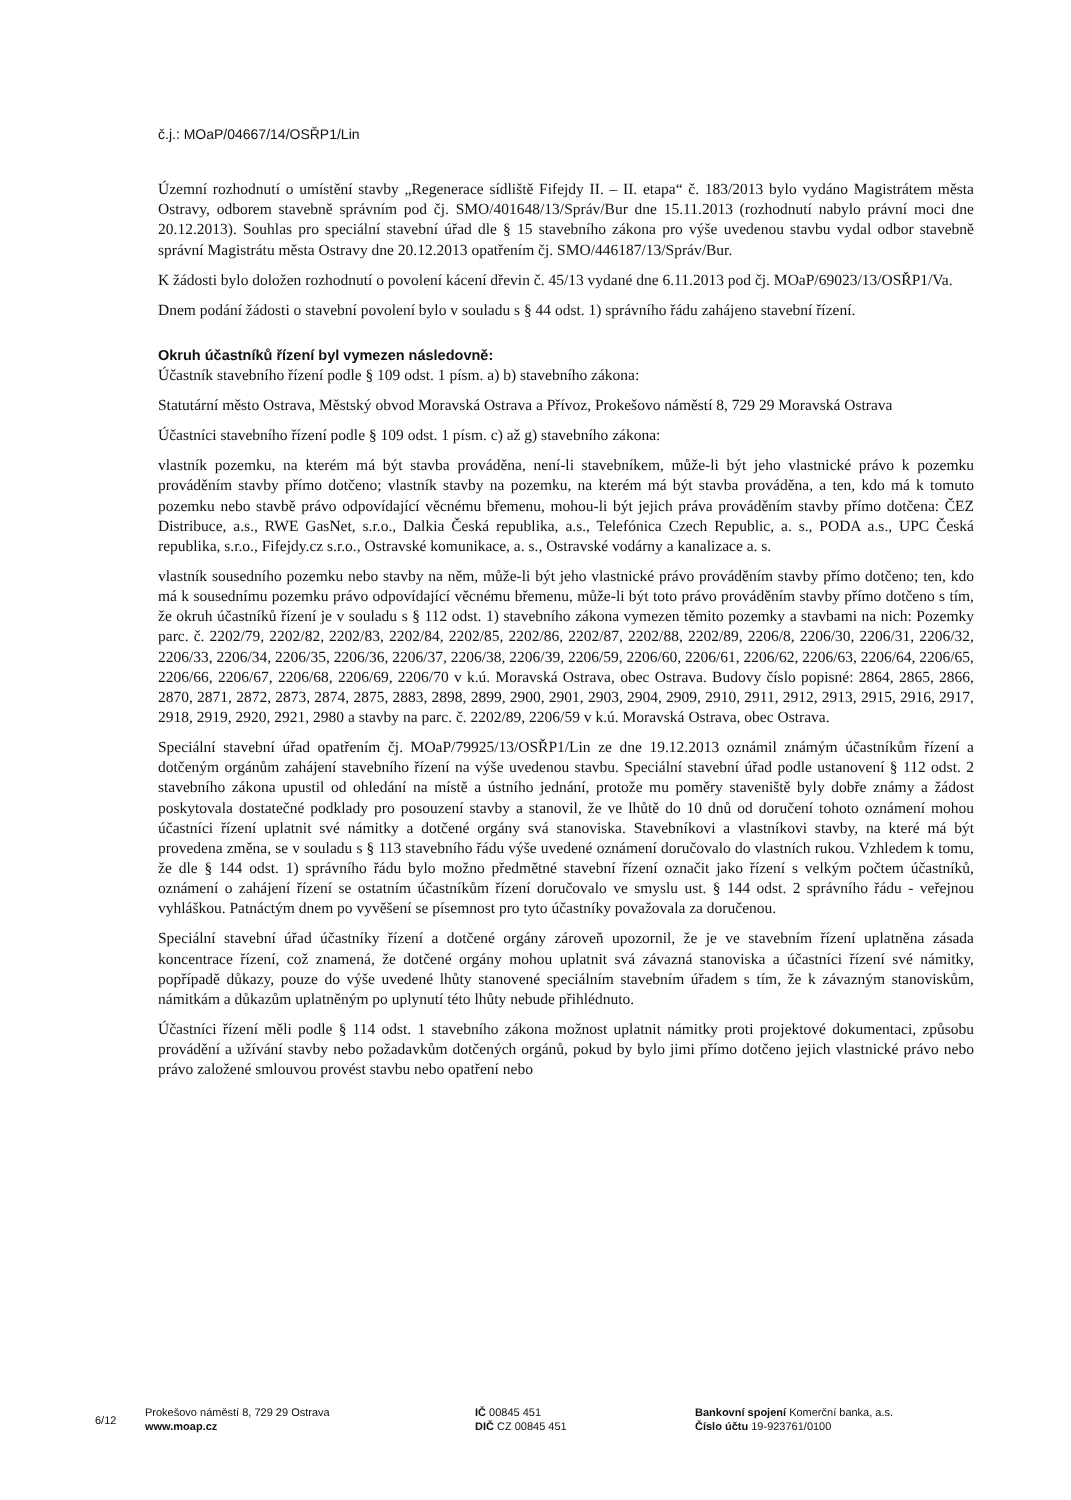č.j.: MOaP/04667/14/OSŘP1/Lin
Územní rozhodnutí o umístění stavby „Regenerace sídliště Fifejdy II. – II. etapa“ č. 183/2013 bylo vydáno Magistrátem města Ostravy, odborem stavebně správním pod čj. SMO/401648/13/Správ/Bur dne 15.11.2013 (rozhodnutí nabylo právní moci dne 20.12.2013). Souhlas pro speciální stavební úřad dle § 15 stavebního zákona pro výše uvedenou stavbu vydal odbor stavebně správní Magistrátu města Ostravy dne 20.12.2013 opatřením čj. SMO/446187/13/Správ/Bur.
K žádosti bylo doložen rozhodnutí o povolení kácení dřevin č. 45/13 vydané dne 6.11.2013 pod čj. MOaP/69023/13/OSŘP1/Va.
Dnem podání žádosti o stavební povolení bylo v souladu s § 44 odst. 1) správního řádu zahájeno stavební řízení.
Okruh účastníků řízení byl vymezen následovně:
Účastník stavebního řízení podle § 109 odst. 1 písm. a) b) stavebního zákona:
Statutární město Ostrava, Městský obvod Moravská Ostrava a Přívoz, Prokešovo náměstí 8, 729 29 Moravská Ostrava
Účastníci stavebního řízení podle § 109 odst. 1 písm. c) až g) stavebního zákona:
vlastník pozemku, na kterém má být stavba prováděna, není-li stavebníkem, může-li být jeho vlastnické právo k pozemku prováděním stavby přímo dotčeno; vlastník stavby na pozemku, na kterém má být stavba prováděna, a ten, kdo má k tomuto pozemku nebo stavbě právo odpovídající věcnému břemenu, mohou-li být jejich práva prováděním stavby přímo dotčena: ČEZ Distribuce, a.s., RWE GasNet, s.r.o., Dalkia Česká republika, a.s., Telefónica Czech Republic, a. s., PODA a.s., UPC Česká republika, s.r.o., Fifejdy.cz s.r.o., Ostravské komunikace, a. s., Ostravské vodárny a kanalizace a. s.
vlastník sousedního pozemku nebo stavby na něm, může-li být jeho vlastnické právo prováděním stavby přímo dotčeno; ten, kdo má k sousednímu pozemku právo odpovídající věcnému břemenu, může-li být toto právo prováděním stavby přímo dotčeno s tím, že okruh účastníků řízení je v souladu s § 112 odst. 1) stavebního zákona vymezen těmito pozemky a stavbami na nich: Pozemky parc. č. 2202/79, 2202/82, 2202/83, 2202/84, 2202/85, 2202/86, 2202/87, 2202/88, 2202/89, 2206/8, 2206/30, 2206/31, 2206/32, 2206/33, 2206/34, 2206/35, 2206/36, 2206/37, 2206/38, 2206/39, 2206/59, 2206/60, 2206/61, 2206/62, 2206/63, 2206/64, 2206/65, 2206/66, 2206/67, 2206/68, 2206/69, 2206/70 v k.ú. Moravská Ostrava, obec Ostrava. Budovy číslo popisné: 2864, 2865, 2866, 2870, 2871, 2872, 2873, 2874, 2875, 2883, 2898, 2899, 2900, 2901, 2903, 2904, 2909, 2910, 2911, 2912, 2913, 2915, 2916, 2917, 2918, 2919, 2920, 2921, 2980 a stavby na parc. č. 2202/89, 2206/59 v k.ú. Moravská Ostrava, obec Ostrava.
Speciální stavební úřad opatřením čj. MOaP/79925/13/OSŘP1/Lin ze dne 19.12.2013 oznámil známým účastníkům řízení a dotčeným orgánům zahájení stavebního řízení na výše uvedenou stavbu. Speciální stavební úřad podle ustanovení § 112 odst. 2 stavebního zákona upustil od ohledání na místě a ústního jednání, protože mu poměry staveniště byly dobře známy a žádost poskytovala dostatečné podklady pro posouzení stavby a stanovil, že ve lhůtě do 10 dnů od doručení tohoto oznámení mohou účastníci řízení uplatnit své námitky a dotčené orgány svá stanoviska. Stavebníkovi a vlastníkovi stavby, na které má být provedena změna, se v souladu s § 113 stavebního řádu výše uvedené oznámení doručovalo do vlastních rukou. Vzhledem k tomu, že dle § 144 odst. 1) správního řádu bylo možno předmětné stavební řízení označit jako řízení s velkým počtem účastníků, oznámení o zahájení řízení se ostatním účastníkům řízení doručovalo ve smyslu ust. § 144 odst. 2 správního řádu - veřejnou vyhláškou. Patnáctým dnem po vyvěšení se písemnost pro tyto účastníky považovala za doručenou.
Speciální stavební úřad účastníky řízení a dotčené orgány zároveň upozornil, že je ve stavebním řízení uplatněna zásada koncentrace řízení, což znamená, že dotčené orgány mohou uplatnit svá závazná stanoviska a účastníci řízení své námitky, popřípadě důkazy, pouze do výše uvedené lhůty stanovené speciálním stavebním úřadem s tím, že k závazným stanoviskům, námitkám a důkazům uplatněným po uplynutí této lhůty nebude přihlédnuto.
Účastníci řízení měli podle § 114 odst. 1 stavebního zákona možnost uplatnit námitky proti projektové dokumentaci, způsobu provádění a užívání stavby nebo požadavkům dotčených orgánů, pokud by bylo jimi přímo dotčeno jejich vlastnické právo nebo právo založené smlouvou provést stavbu nebo opatření nebo
6/12
Prokešovo náměstí 8, 729 29 Ostrava
www.moap.cz
IČ 00845 451
DIČ CZ 00845 451
Bankovní spojení Komerční banka, a.s.
Číslo účtu 19-923761/0100